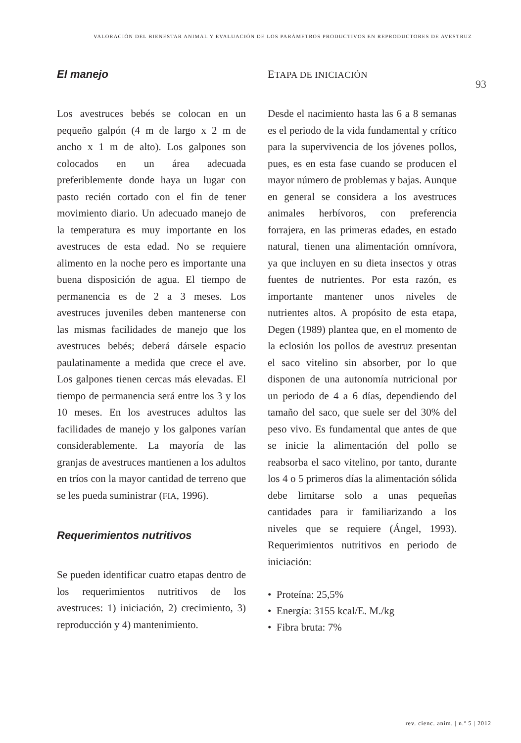VALORACIÓN DEL BIENESTAR ANIMAL Y EVALUACIÓN DE LOS PARÁMETROS PRODUCTIVOS EN REPRODUCTORES DE AVESTRUZ
El manejo
Los avestruces bebés se colocan en un pequeño galpón (4 m de largo x 2 m de ancho x 1 m de alto). Los galpones son colocados en un área adecuada preferiblemente donde haya un lugar con pasto recién cortado con el fin de tener movimiento diario. Un adecuado manejo de la temperatura es muy importante en los avestruces de esta edad. No se requiere alimento en la noche pero es importante una buena disposición de agua. El tiempo de permanencia es de 2 a 3 meses. Los avestruces juveniles deben mantenerse con las mismas facilidades de manejo que los avestruces bebés; deberá dársele espacio paulatinamente a medida que crece el ave. Los galpones tienen cercas más elevadas. El tiempo de permanencia será entre los 3 y los 10 meses. En los avestruces adultos las facilidades de manejo y los galpones varían considerablemente. La mayoría de las granjas de avestruces mantienen a los adultos en tríos con la mayor cantidad de terreno que se les pueda suministrar (FIA, 1996).
Requerimientos nutritivos
Se pueden identificar cuatro etapas dentro de los requerimientos nutritivos de los avestruces: 1) iniciación, 2) crecimiento, 3) reproducción y 4) mantenimiento.
ETAPA DE INICIACIÓN
Desde el nacimiento hasta las 6 a 8 semanas es el periodo de la vida fundamental y crítico para la supervivencia de los jóvenes pollos, pues, es en esta fase cuando se producen el mayor número de problemas y bajas. Aunque en general se considera a los avestruces animales herbívoros, con preferencia forrajera, en las primeras edades, en estado natural, tienen una alimentación omnívora, ya que incluyen en su dieta insectos y otras fuentes de nutrientes. Por esta razón, es importante mantener unos niveles de nutrientes altos. A propósito de esta etapa, Degen (1989) plantea que, en el momento de la eclosión los pollos de avestruz presentan el saco vitelino sin absorber, por lo que disponen de una autonomía nutricional por un periodo de 4 a 6 días, dependiendo del tamaño del saco, que suele ser del 30% del peso vivo. Es fundamental que antes de que se inicie la alimentación del pollo se reabsorba el saco vitelino, por tanto, durante los 4 o 5 primeros días la alimentación sólida debe limitarse solo a unas pequeñas cantidades para ir familiarizando a los niveles que se requiere (Ángel, 1993). Requerimientos nutritivos en periodo de iniciación:
• Proteína: 25,5%
• Energía: 3155 kcal/E. M./kg
• Fibra bruta: 7%
93
rev. cienc. anim. | n.º 5 | 2012